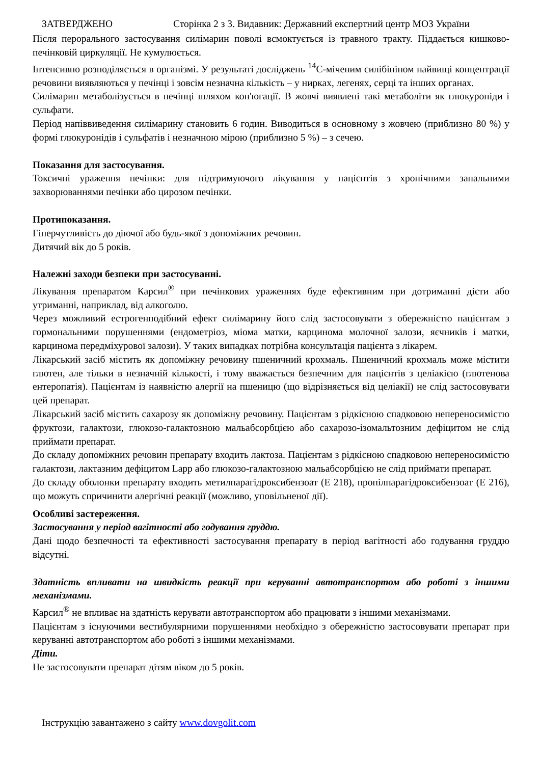ЗАТВЕРДЖЕНО Сторінка 2 з 3. Видавник: Державний експертний центр МОЗ України
Після перорального застосування силімарин поволі всмоктується із травного тракту. Піддається кишково-печінковій циркуляції. Не кумулюється.
Інтенсивно розподіляється в організмі. У результаті досліджень <sup>14</sup>C-міченим силібініном найвищі концентрації речовини виявляються у печінці і зовсім незначна кількість – у нирках, легенях, серці та інших органах.
Силімарин метаболізується в печінці шляхом кон'югації. В жовчі виявлені такі метаболіти як глюкуроніди і сульфати.
Період напіввиведення силімарину становить 6 годин. Виводиться в основному з жовчею (приблизно 80 %) у формі глюкуронідів і сульфатів і незначною мірою (приблизно 5 %) – з сечею.
Показання для застосування.
Токсичні ураження печінки: для підтримуючого лікування у пацієнтів з хронічними запальними захворюваннями печінки або цирозом печінки.
Протипоказання.
Гіперчутливість до діючої або будь-якої з допоміжних речовин.
Дитячий вік до 5 років.
Належні заходи безпеки при застосуванні.
Лікування препаратом Карсил<sup>®</sup> при печінкових ураженнях буде ефективним при дотриманні дієти або утриманні, наприклад, від алкоголю.
Через можливий естрогенподібний ефект силімарину його слід застосовувати з обережністю пацієнтам з гормональними порушеннями (ендометріоз, міома матки, карцинома молочної залози, яєчників і матки, карцинома передміхурової залози). У таких випадках потрібна консультація пацієнта з лікарем.
Лікарський засіб містить як допоміжну речовину пшеничний крохмаль. Пшеничний крохмаль може містити глютен, але тільки в незначній кількості, і тому вважається безпечним для пацієнтів з целіакією (глютенова ентеропатія). Пацієнтам із наявністю алергії на пшеницю (що відрізняється від целіакії) не слід застосовувати цей препарат.
Лікарський засіб містить сахарозу як допоміжну речовину. Пацієнтам з рідкісною спадковою непереносимістю фруктози, галактози, глюкозо-галактозною мальабсорбцією або сахарозо-ізомальтозним дефіцитом не слід приймати препарат.
До складу допоміжних речовин препарату входить лактоза. Пацієнтам з рідкісною спадковою непереносимістю галактози, лактазним дефіцитом Lapp або глюкозо-галактозною мальабсорбцією не слід приймати препарат.
До складу оболонки препарату входить метилпарагідроксибензоат (Е 218), пропілпарагідроксибензоат (Е 216), що можуть спричинити алергічні реакції (можливо, уповільненої дії).
Особливі застереження.
Застосування у період вагітності або годування груддю.
Дані щодо безпечності та ефективності застосування препарату в період вагітності або годування груддю відсутні.
Здатність впливати на швидкість реакції при керуванні автотранспортом або роботі з іншими механізмами.
Карсил<sup>®</sup> не впливає на здатність керувати автотранспортом або працювати з іншими механізмами.
Пацієнтам з існуючими вестибулярними порушеннями необхідно з обережністю застосовувати препарат при керуванні автотранспортом або роботі з іншими механізмами.
Діти.
Не застосовувати препарат дітям віком до 5 років.
Інструкцію завантажено з сайту www.dovgolit.com